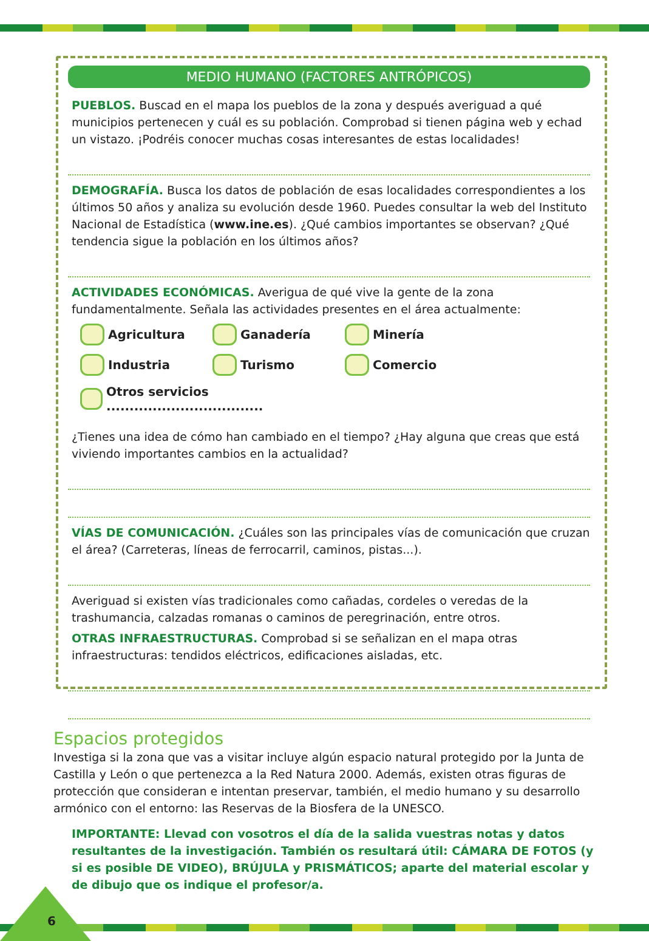MEDIO HUMANO (FACTORES ANTRÓPICOS)
PUEBLOS. Buscad en el mapa los pueblos de la zona y después averiguad a qué municipios pertenecen y cuál es su población. Comprobad si tienen página web y echad un vistazo. ¡Podréis conocer muchas cosas interesantes de estas localidades!
DEMOGRAFÍA. Busca los datos de población de esas localidades correspondientes a los últimos 50 años y analiza su evolución desde 1960. Puedes consultar la web del Instituto Nacional de Estadística (www.ine.es). ¿Qué cambios importantes se observan? ¿Qué tendencia sigue la población en los últimos años?
ACTIVIDADES ECONÓMICAS. Averigua de qué vive la gente de la zona fundamentalmente. Señala las actividades presentes en el área actualmente:
Agricultura Ganadería Minería Industria Turismo Comercio Otros servicios ..................................
¿Tienes una idea de cómo han cambiado en el tiempo? ¿Hay alguna que creas que está viviendo importantes cambios en la actualidad?
VÍAS DE COMUNICACIÓN. ¿Cuáles son las principales vías de comunicación que cruzan el área? (Carreteras, líneas de ferrocarril, caminos, pistas...).
Averiguad si existen vías tradicionales como cañadas, cordeles o veredas de la trashumancia, calzadas romanas o caminos de peregrinación, entre otros.
OTRAS INFRAESTRUCTURAS. Comprobad si se señalizan en el mapa otras infraestructuras: tendidos eléctricos, edificaciones aisladas, etc.
Espacios protegidos
Investiga si la zona que vas a visitar incluye algún espacio natural protegido por la Junta de Castilla y León o que pertenezca a la Red Natura 2000. Además, existen otras figuras de protección que consideran e intentan preservar, también, el medio humano y su desarrollo armónico con el entorno: las Reservas de la Biosfera de la UNESCO.
IMPORTANTE: Llevad con vosotros el día de la salida vuestras notas y datos resultantes de la investigación. También os resultará útil: CÁMARA DE FOTOS (y si es posible DE VIDEO), BRÚJULA y PRISMÁTICOS; aparte del material escolar y de dibujo que os indique el profesor/a.
6